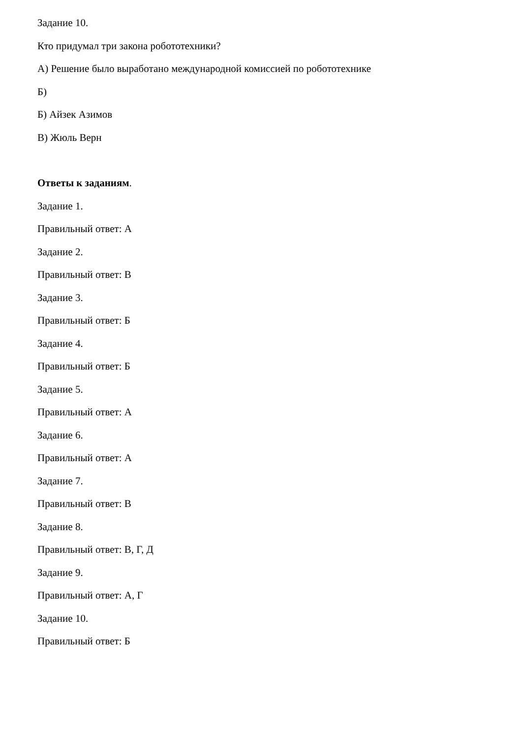Задание 10.
Кто придумал три закона робототехники?
А) Решение было выработано международной комиссией по робототехнике
Б)
Б) Айзек Азимов
В) Жюль Верн
Ответы к заданиям.
Задание 1.
Правильный ответ: А
Задание 2.
Правильный ответ: В
Задание 3.
Правильный ответ: Б
Задание 4.
Правильный ответ: Б
Задание 5.
Правильный ответ: А
Задание 6.
Правильный ответ: А
Задание 7.
Правильный ответ: В
Задание 8.
Правильный ответ: В, Г, Д
Задание 9.
Правильный ответ: А, Г
Задание 10.
Правильный ответ: Б